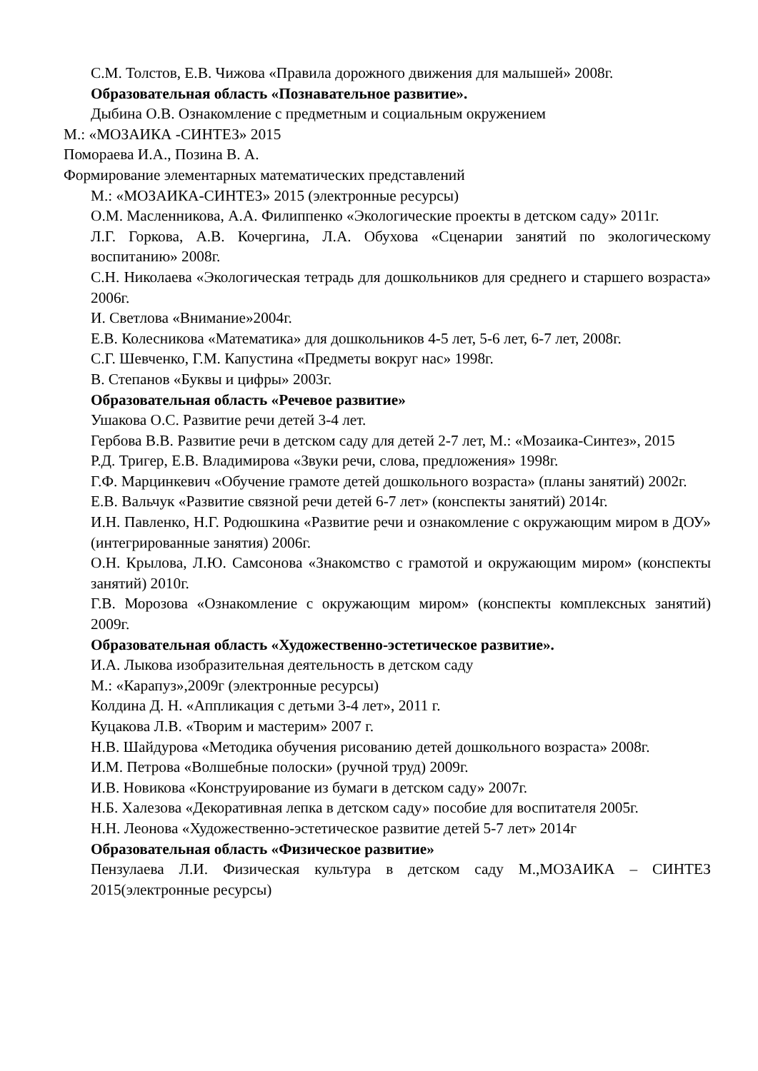С.М. Толстов, Е.В. Чижова «Правила дорожного движения для малышей» 2008г.
Образовательная область «Познавательное развитие».
Дыбина О.В. Ознакомление с предметным и социальным окружением
М.: «МОЗАИКА -СИНТЕЗ» 2015
Помораева И.А., Позина В. А.
Формирование элементарных математических представлений
М.: «МОЗАИКА-СИНТЕЗ» 2015 (электронные ресурсы)
О.М. Масленникова, А.А. Филиппенко «Экологические проекты в детском саду» 2011г.
Л.Г. Горкова, А.В. Кочергина, Л.А. Обухова «Сценарии занятий по экологическому воспитанию» 2008г.
С.Н. Николаева «Экологическая тетрадь для дошкольников для среднего и старшего возраста» 2006г.
И. Светлова «Внимание»2004г.
Е.В. Колесникова «Математика» для дошкольников 4-5 лет, 5-6 лет, 6-7 лет, 2008г.
С.Г. Шевченко, Г.М. Капустина «Предметы вокруг нас» 1998г.
В. Степанов «Буквы и цифры» 2003г.
Образовательная область «Речевое развитие»
Ушакова О.С. Развитие речи детей 3-4 лет.
Гербова В.В. Развитие речи в детском саду для детей 2-7 лет, М.: «Мозаика-Синтез», 2015
Р.Д. Тригер, Е.В. Владимирова «Звуки речи, слова, предложения» 1998г.
Г.Ф. Марцинкевич «Обучение грамоте детей дошкольного возраста» (планы занятий) 2002г.
Е.В. Вальчук «Развитие связной речи детей 6-7 лет» (конспекты занятий) 2014г.
И.Н. Павленко, Н.Г. Родюшкина «Развитие речи и ознакомление с окружающим миром в ДОУ» (интегрированные занятия) 2006г.
О.Н. Крылова, Л.Ю. Самсонова «Знакомство с грамотой и окружающим миром» (конспекты занятий) 2010г.
Г.В. Морозова «Ознакомление с окружающим миром» (конспекты комплексных занятий) 2009г.
Образовательная область «Художественно-эстетическое развитие».
И.А. Лыкова изобразительная деятельность в детском саду
М.: «Карапуз»,2009г (электронные ресурсы)
Колдина Д. Н. «Аппликация с детьми 3-4 лет», 2011 г.
Куцакова Л.В. «Творим и мастерим» 2007 г.
Н.В. Шайдурова «Методика обучения рисованию детей дошкольного возраста» 2008г.
И.М. Петрова «Волшебные полоски» (ручной труд) 2009г.
И.В. Новикова «Конструирование из бумаги в детском саду» 2007г.
Н.Б. Халезова «Декоративная лепка в детском саду» пособие для воспитателя 2005г.
Н.Н. Леонова «Художественно-эстетическое развитие детей 5-7 лет» 2014г
Образовательная область «Физическое развитие»
Пензулаева Л.И. Физическая культура в детском саду М.,МОЗАИКА – СИНТЕЗ 2015(электронные ресурсы)